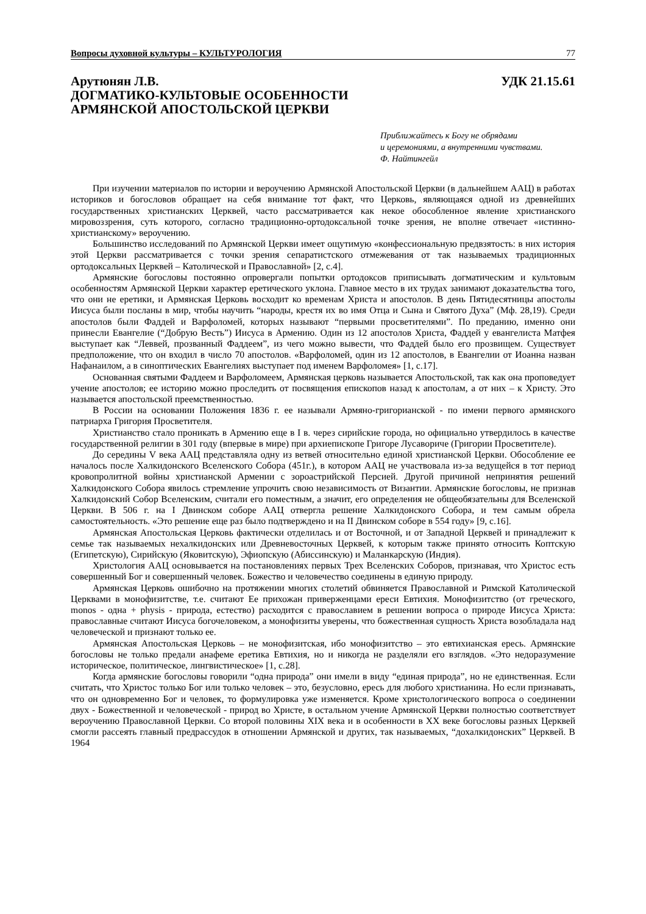Вопросы духовной культуры – КУЛЬТУРОЛОГИЯ 77
Арутюнян Л.В. УДК 21.15.61
ДОГМАТИКО-КУЛЬТОВЫЕ ОСОБЕННОСТИ
АРМЯНСКОЙ АПОСТОЛЬСКОЙ ЦЕРКВИ
Приближайтесь к Богу не обрядами
и церемониями, а внутренними чувствами.
Ф. Найтингейл
При изучении материалов по истории и вероучению Армянской Апостольской Церкви (в дальнейшем ААЦ) в работах историков и богословов обращает на себя внимание тот факт, что Церковь, являющаяся одной из древнейших государственных христианских Церквей, часто рассматривается как некое обособленное явление христианского мировоззрения, суть которого, согласно традиционно-ортодоксальной точке зрения, не вполне отвечает «истинно-христианскому» вероучению.
Большинство исследований по Армянской Церкви имеет ощутимую «конфессиональную предвзятость: в них история этой Церкви рассматривается с точки зрения сепаратистского отмежевания от так называемых традиционных ортодоксальных Церквей – Католической и Православной» [2, с.4].
Армянские богословы постоянно опровергали попытки ортодоксов приписывать догматическим и культовым особенностям Армянской Церкви характер еретического уклона. Главное место в их трудах занимают доказательства того, что они не еретики, и Армянская Церковь восходит ко временам Христа и апостолов. В день Пятидесятницы апостолы Иисуса были посланы в мир, чтобы научить “народы, крестя их во имя Отца и Сына и Святого Духа” (Мф. 28,19). Среди апостолов были Фаддей и Варфоломей, которых называют “первыми просветителями”. По преданию, именно они принесли Евангелие (“Добрую Весть”) Иисуса в Армению. Один из 12 апостолов Христа, Фаддей у евангелиста Матфея выступает как “Леввей, прозванный Фаддеем”, из чего можно вывести, что Фаддей было его прозвищем. Существует предположение, что он входил в число 70 апостолов. «Варфоломей, один из 12 апостолов, в Евангелии от Иоанна назван Нафанаилом, а в синоптических Евангелиях выступает под именем Варфоломея» [1, с.17].
Основанная святыми Фаддеем и Варфоломеем, Армянская церковь называется Апостольской, так как она проповедует учение апостолов; ее историю можно проследить от посвящения епископов назад к апостолам, а от них – к Христу. Это называется апостольской преемственностью.
В России на основании Положения 1836 г. ее называли Армяно-григорианской - по имени первого армянского патриарха Григория Просветителя.
Христианство стало проникать в Армению еще в I в. через сирийские города, но официально утвердилось в качестве государственной религии в 301 году (впервые в мире) при архиепископе Григоре Лусавориче (Григории Просветителе).
До середины V века ААЦ представляла одну из ветвей относительно единой христианской Церкви. Обособление ее началось после Халкидонского Вселенского Собора (451г.), в котором ААЦ не участвовала из-за ведущейся в тот период кровопролитной войны христианской Армении с зороастрийской Персией. Другой причиной непринятия решений Халкидонского Собора явилось стремление упрочить свою независимость от Византии. Армянские богословы, не признав Халкидонский Собор Вселенским, считали его поместным, а значит, его определения не общеобязательны для Вселенской Церкви. В 506 г. на I Двинском соборе ААЦ отвергла решение Халкидонского Собора, и тем самым обрела самостоятельность. «Это решение еще раз было подтверждено и на II Двинском соборе в 554 году» [9, с.16].
Армянская Апостольская Церковь фактически отделилась и от Восточной, и от Западной Церквей и принадлежит к семье так называемых нехалкидонских или Древневосточных Церквей, к которым также принято относить Коптскую (Египетскую), Сирийскую (Яковитскую), Эфиопскую (Абиссинскую) и Маланкарскую (Индия).
Христология ААЦ основывается на постановлениях первых Трех Вселенских Соборов, признавая, что Христос есть совершенный Бог и совершенный человек. Божество и человечество соединены в единую природу.
Армянская Церковь ошибочно на протяжении многих столетий обвиняется Православной и Римской Католической Церквами в монофизитстве, т.е. считают Ее прихожан приверженцами ереси Евтихия. Монофизитство (от греческого, monos - одна + physis - природа, естество) расходится с православием в решении вопроса о природе Иисуса Христа: православные считают Иисуса богочеловеком, а монофизиты уверены, что божественная сущность Христа возобладала над человеческой и признают только ее.
Армянская Апостольская Церковь – не монофизитская, ибо монофизитство – это евтихианская ересь. Армянские богословы не только предали анафеме еретика Евтихия, но и никогда не разделяли его взглядов. «Это недоразумение историческое, политическое, лингвистическое» [1, с.28].
Когда армянские богословы говорили “одна природа” они имели в виду “единая природа”, но не единственная. Если считать, что Христос только Бог или только человек – это, безусловно, ересь для любого христианина. Но если признавать, что он одновременно Бог и человек, то формулировка уже изменяется. Кроме христологического вопроса о соединении двух - Божественной и человеческой - природ во Христе, в остальном учение Армянской Церкви полностью соответствует вероучению Православной Церкви. Со второй половины XIX века и в особенности в XX веке богословы разных Церквей смогли рассеять главный предрассудок в отношении Армянской и других, так называемых, “дохалкидонских” Церквей. В 1964